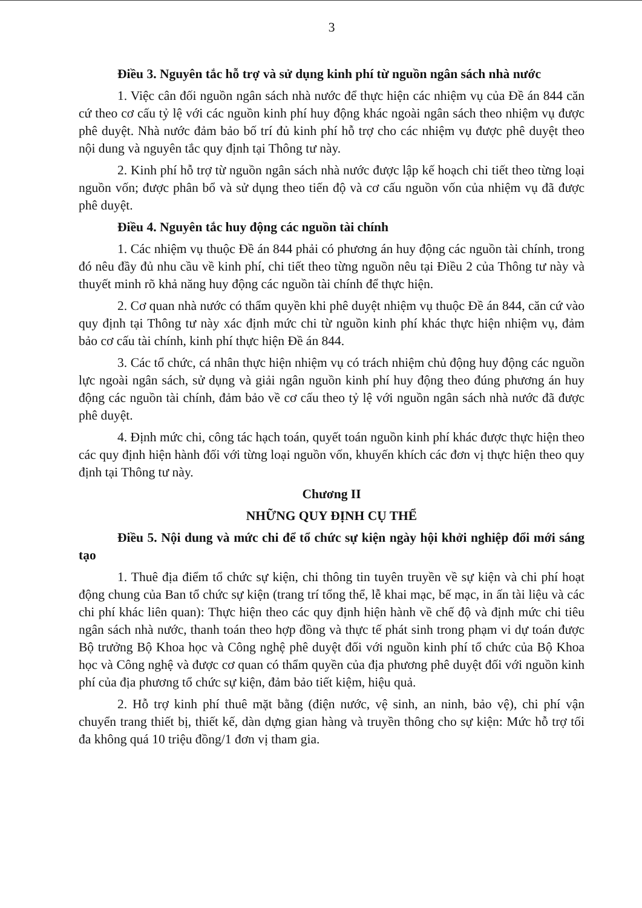3
Điều 3. Nguyên tắc hỗ trợ và sử dụng kinh phí từ nguồn ngân sách nhà nước
1. Việc cân đối nguồn ngân sách nhà nước để thực hiện các nhiệm vụ của Đề án 844 căn cứ theo cơ cấu tỷ lệ với các nguồn kinh phí huy động khác ngoài ngân sách theo nhiệm vụ được phê duyệt. Nhà nước đảm bảo bố trí đủ kinh phí hỗ trợ cho các nhiệm vụ được phê duyệt theo nội dung và nguyên tắc quy định tại Thông tư này.
2. Kinh phí hỗ trợ từ nguồn ngân sách nhà nước được lập kế hoạch chi tiết theo từng loại nguồn vốn; được phân bổ và sử dụng theo tiến độ và cơ cấu nguồn vốn của nhiệm vụ đã được phê duyệt.
Điều 4. Nguyên tắc huy động các nguồn tài chính
1. Các nhiệm vụ thuộc Đề án 844 phải có phương án huy động các nguồn tài chính, trong đó nêu đầy đủ nhu cầu về kinh phí, chi tiết theo từng nguồn nêu tại Điều 2 của Thông tư này và thuyết minh rõ khả năng huy động các nguồn tài chính để thực hiện.
2. Cơ quan nhà nước có thẩm quyền khi phê duyệt nhiệm vụ thuộc Đề án 844, căn cứ vào quy định tại Thông tư này xác định mức chi từ nguồn kinh phí khác thực hiện nhiệm vụ, đảm bảo cơ cấu tài chính, kinh phí thực hiện Đề án 844.
3. Các tổ chức, cá nhân thực hiện nhiệm vụ có trách nhiệm chủ động huy động các nguồn lực ngoài ngân sách, sử dụng và giải ngân nguồn kinh phí huy động theo đúng phương án huy động các nguồn tài chính, đảm bảo về cơ cấu theo tỷ lệ với nguồn ngân sách nhà nước đã được phê duyệt.
4. Định mức chi, công tác hạch toán, quyết toán nguồn kinh phí khác được thực hiện theo các quy định hiện hành đối với từng loại nguồn vốn, khuyến khích các đơn vị thực hiện theo quy định tại Thông tư này.
Chương II
NHỮNG QUY ĐỊNH CỤ THỂ
Điều 5. Nội dung và mức chi để tổ chức sự kiện ngày hội khởi nghiệp đổi mới sáng tạo
1. Thuê địa điểm tổ chức sự kiện, chi thông tin tuyên truyền về sự kiện và chi phí hoạt động chung của Ban tổ chức sự kiện (trang trí tổng thể, lễ khai mạc, bế mạc, in ấn tài liệu và các chi phí khác liên quan): Thực hiện theo các quy định hiện hành về chế độ và định mức chi tiêu ngân sách nhà nước, thanh toán theo hợp đồng và thực tế phát sinh trong phạm vi dự toán được Bộ trưởng Bộ Khoa học và Công nghệ phê duyệt đối với nguồn kinh phí tổ chức của Bộ Khoa học và Công nghệ và được cơ quan có thẩm quyền của địa phương phê duyệt đối với nguồn kinh phí của địa phương tổ chức sự kiện, đảm bảo tiết kiệm, hiệu quả.
2. Hỗ trợ kinh phí thuê mặt bằng (điện nước, vệ sinh, an ninh, bảo vệ), chi phí vận chuyển trang thiết bị, thiết kế, dàn dựng gian hàng và truyền thông cho sự kiện: Mức hỗ trợ tối đa không quá 10 triệu đồng/1 đơn vị tham gia.